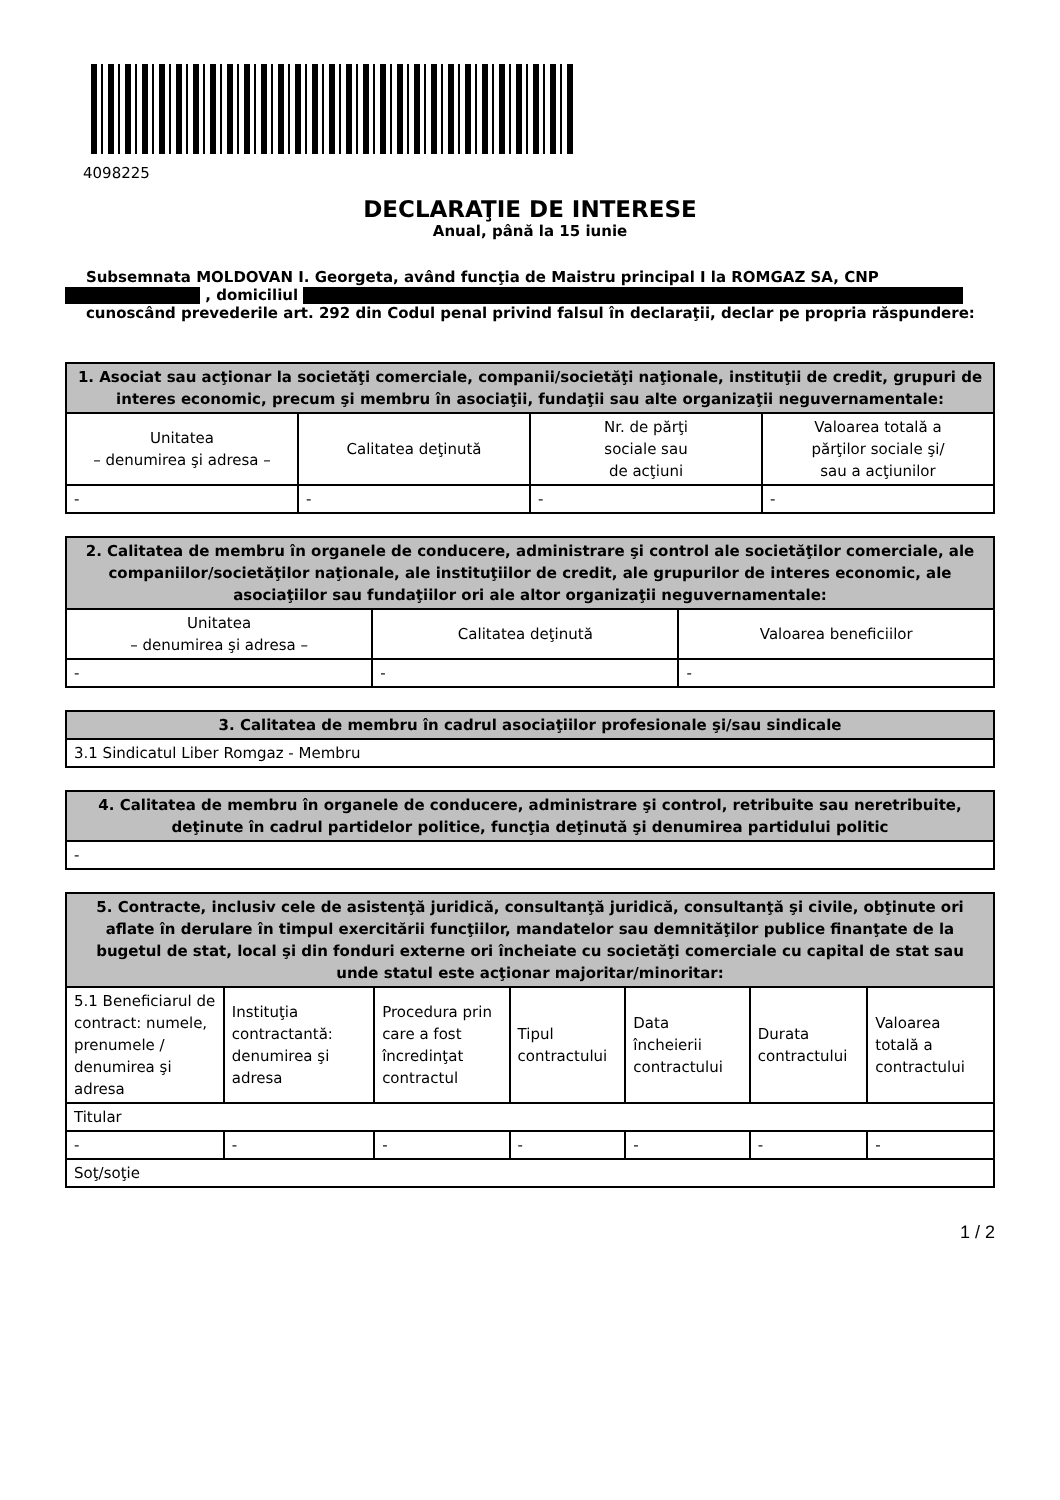4098225
DECLARAŢIE DE INTERESE
Anual, până la 15 iunie
Subsemnata MOLDOVAN I. Georgeta, având funcţia de Maistru principal I la ROMGAZ SA, CNP
, domiciliul
cunoscând prevederile art. 292 din Codul penal privind falsul în declaraţii, declar pe propria răspundere:
| 1. Asociat sau acţionar la societăţi comerciale, companii/societăţi naţionale, instituţii de credit, grupuri de interes economic, precum şi membru în asociaţii, fundaţii sau alte organizaţii neguvernamentale: | | | |
| --- | --- | --- | --- |
| Unitatea – denumirea şi adresa – | Calitatea deţinută | Nr. de părţi sociale sau de acţiuni | Valoarea totală a părţilor sociale şi/ sau a acţiunilor |
| - | - | - | - |
| 2. Calitatea de membru în organele de conducere, administrare şi control ale societăţilor comerciale, ale companiilor/societăţilor naţionale, ale instituţiilor de credit, ale grupurilor de interes economic, ale asociaţiilor sau fundaţiilor ori ale altor organizaţii neguvernamentale: | | |
| --- | --- | --- |
| Unitatea – denumirea şi adresa – | Calitatea deţinută | Valoarea beneficiilor |
| - | - | - |
| 3. Calitatea de membru în cadrul asociaţiilor profesionale şi/sau sindicale |
| --- |
| 3.1 Sindicatul Liber Romgaz - Membru |
| 4. Calitatea de membru în organele de conducere, administrare şi control, retribuite sau neretribuite, deţinute în cadrul partidelor politice, funcţia deţinută şi denumirea partidului politic |
| --- |
| - |
| 5. Contracte, inclusiv cele de asistenţă juridică, consultanţă juridică, consultanţă şi civile, obţinute ori aflate în derulare în timpul exercitării funcţiilor, mandatelor sau demnităţilor publice finanţate de la bugetul de stat, local şi din fonduri externe ori încheiate cu societăţi comerciale cu capital de stat sau unde statul este acţionar majoritar/minoritar: | | | | | | |
| --- | --- | --- | --- | --- | --- | --- |
| 5.1 Beneficiarul de contract: numele, prenumele / denumirea şi adresa | Instituţia contractantă: denumirea şi adresa | Procedura prin care a fost încredinţat contractul | Tipul contractului | Data încheierii contractului | Durata contractului | Valoarea totală a contractului |
| Titular | | | | | | |
| - | - | - | - | - | - | - |
| Soţ/soţie | | | | | | |
1 / 2